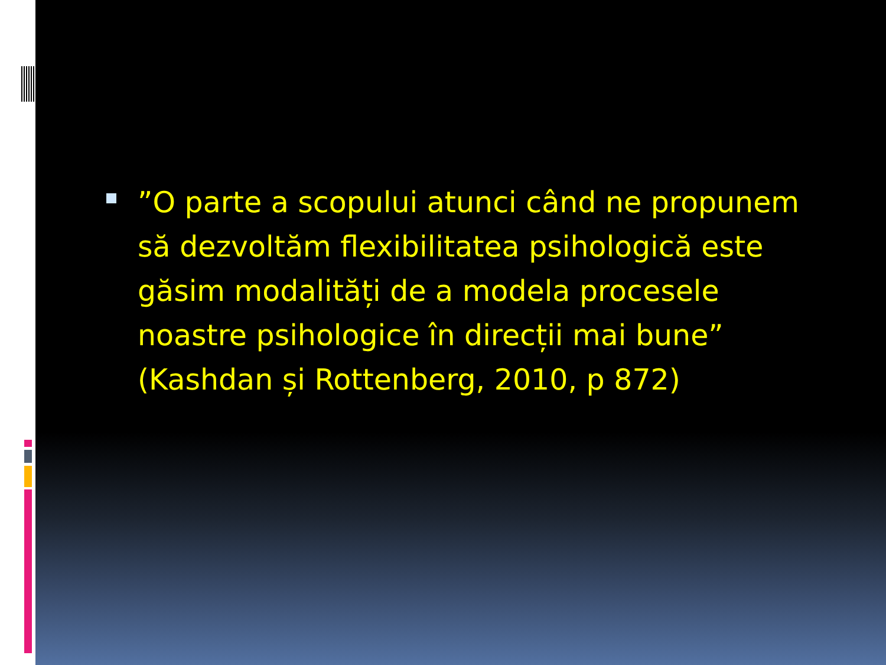”O parte a scopului atunci când ne propunem să dezvoltăm flexibilitatea psihologică este găsim modalități de a modela procesele noastre psihologice în direcții mai bune” (Kashdan și Rottenberg, 2010, p 872)